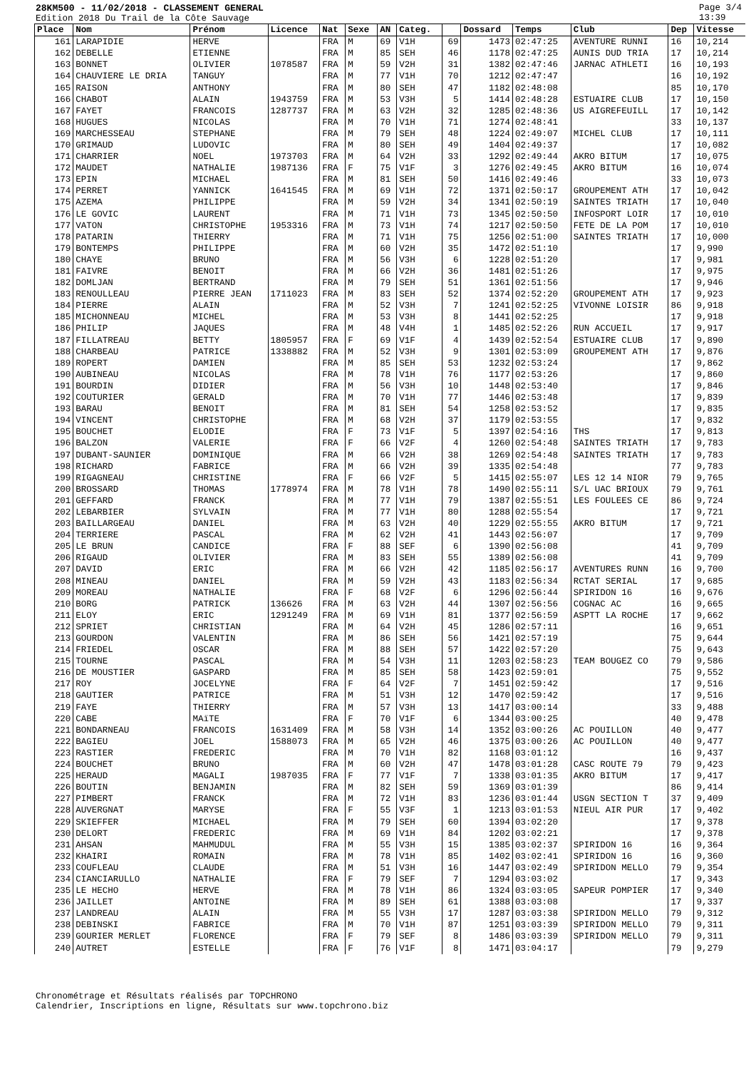28KM500 - 11/02/2018 - CLASSEMENT GENERAL
Edition 2018 Du Trail de la Côte Sauvage
Page 3/4
13:39
| Place | Nom | Prénom | Licence | Nat | Sexe | AN | Categ. | | Dossard | Temps | Club | Dep | Vitesse |
| --- | --- | --- | --- | --- | --- | --- | --- | --- | --- | --- | --- | --- | --- |
| 161 | LARAPIDIE | HERVE | | FRA | M | 69 | V1H | 69 | 1473 | 02:47:25 | AVENTURE RUNNI | 16 | 10,214 |
| 162 | DEBELLE | ETIENNE | | FRA | M | 85 | SEH | 46 | 1178 | 02:47:25 | AUNIS DUD TRIA | 17 | 10,214 |
| 163 | BONNET | OLIVIER | 1078587 | FRA | M | 59 | V2H | 31 | 1382 | 02:47:46 | JARNAC ATHLETI | 16 | 10,193 |
| 164 | CHAUVIERE LE DRIA | TANGUY | | FRA | M | 77 | V1H | 70 | 1212 | 02:47:47 | | 16 | 10,192 |
| 165 | RAISON | ANTHONY | | FRA | M | 80 | SEH | 47 | 1182 | 02:48:08 | | 85 | 10,170 |
| 166 | CHABOT | ALAIN | 1943759 | FRA | M | 53 | V3H | 5 | 1414 | 02:48:28 | ESTUAIRE CLUB | 17 | 10,150 |
| 167 | FAYET | FRANCOIS | 1287737 | FRA | M | 63 | V2H | 32 | 1285 | 02:48:36 | US AIGREFEUILL | 17 | 10,142 |
| 168 | HUGUES | NICOLAS | | FRA | M | 70 | V1H | 71 | 1274 | 02:48:41 | | 33 | 10,137 |
| 169 | MARCHESSEAU | STEPHANE | | FRA | M | 79 | SEH | 48 | 1224 | 02:49:07 | MICHEL CLUB | 17 | 10,111 |
| 170 | GRIMAUD | LUDOVIC | | FRA | M | 80 | SEH | 49 | 1404 | 02:49:37 | | 17 | 10,082 |
| 171 | CHARRIER | NOEL | 1973703 | FRA | M | 64 | V2H | 33 | 1292 | 02:49:44 | AKRO BITUM | 17 | 10,075 |
| 172 | MAUDET | NATHALIE | 1987136 | FRA | F | 75 | V1F | 3 | 1276 | 02:49:45 | AKRO BITUM | 16 | 10,074 |
| 173 | EPIN | MICHAEL | | FRA | M | 81 | SEH | 50 | 1416 | 02:49:46 | | 33 | 10,073 |
| 174 | PERRET | YANNICK | 1641545 | FRA | M | 69 | V1H | 72 | 1371 | 02:50:17 | GROUPEMENT ATH | 17 | 10,042 |
| 175 | AZEMA | PHILIPPE | | FRA | M | 59 | V2H | 34 | 1341 | 02:50:19 | SAINTES TRIATH | 17 | 10,040 |
| 176 | LE GOVIC | LAURENT | | FRA | M | 71 | V1H | 73 | 1345 | 02:50:50 | INFOSPORT LOIR | 17 | 10,010 |
| 177 | VATON | CHRISTOPHE | 1953316 | FRA | M | 73 | V1H | 74 | 1217 | 02:50:50 | FETE DE LA POM | 17 | 10,010 |
| 178 | PATARIN | THIERRY | | FRA | M | 71 | V1H | 75 | 1256 | 02:51:00 | SAINTES TRIATH | 17 | 10,000 |
| 179 | BONTEMPS | PHILIPPE | | FRA | M | 60 | V2H | 35 | 1472 | 02:51:10 | | 17 | 9,990 |
| 180 | CHAYE | BRUNO | | FRA | M | 56 | V3H | 6 | 1228 | 02:51:20 | | 17 | 9,981 |
| 181 | FAIVRE | BENOIT | | FRA | M | 66 | V2H | 36 | 1481 | 02:51:26 | | 17 | 9,975 |
| 182 | DOMLJAN | BERTRAND | | FRA | M | 79 | SEH | 51 | 1361 | 02:51:56 | | 17 | 9,946 |
| 183 | RENOULLEAU | PIERRE JEAN | 1711023 | FRA | M | 83 | SEH | 52 | 1374 | 02:52:20 | GROUPEMENT ATH | 17 | 9,923 |
| 184 | PIERRE | ALAIN | | FRA | M | 52 | V3H | 7 | 1241 | 02:52:25 | VIVONNE LOISIR | 86 | 9,918 |
| 185 | MICHONNEAU | MICHEL | | FRA | M | 53 | V3H | 8 | 1441 | 02:52:25 | | 17 | 9,918 |
| 186 | PHILIP | JAQUES | | FRA | M | 48 | V4H | 1 | 1485 | 02:52:26 | RUN ACCUEIL | 17 | 9,917 |
| 187 | FILLATREAU | BETTY | 1805957 | FRA | F | 69 | V1F | 4 | 1439 | 02:52:54 | ESTUAIRE CLUB | 17 | 9,890 |
| 188 | CHARBEAU | PATRICE | 1338882 | FRA | M | 52 | V3H | 9 | 1301 | 02:53:09 | GROUPEMENT ATH | 17 | 9,876 |
| 189 | ROPERT | DAMIEN | | FRA | M | 85 | SEH | 53 | 1232 | 02:53:24 | | 17 | 9,862 |
| 190 | AUBINEAU | NICOLAS | | FRA | M | 78 | V1H | 76 | 1177 | 02:53:26 | | 17 | 9,860 |
| 191 | BOURDIN | DIDIER | | FRA | M | 56 | V3H | 10 | 1448 | 02:53:40 | | 17 | 9,846 |
| 192 | COUTURIER | GERALD | | FRA | M | 70 | V1H | 77 | 1446 | 02:53:48 | | 17 | 9,839 |
| 193 | BARAU | BENOIT | | FRA | M | 81 | SEH | 54 | 1258 | 02:53:52 | | 17 | 9,835 |
| 194 | VINCENT | CHRISTOPHE | | FRA | M | 68 | V2H | 37 | 1179 | 02:53:55 | | 17 | 9,832 |
| 195 | BOUCHET | ELODIE | | FRA | F | 73 | V1F | 5 | 1397 | 02:54:16 | THS | 17 | 9,813 |
| 196 | BALZON | VALERIE | | FRA | F | 66 | V2F | 4 | 1260 | 02:54:48 | SAINTES TRIATH | 17 | 9,783 |
| 197 | DUBANT-SAUNIER | DOMINIQUE | | FRA | M | 66 | V2H | 38 | 1269 | 02:54:48 | SAINTES TRIATH | 17 | 9,783 |
| 198 | RICHARD | FABRICE | | FRA | M | 66 | V2H | 39 | 1335 | 02:54:48 | | 77 | 9,783 |
| 199 | RIGAGNEAU | CHRISTINE | | FRA | F | 66 | V2F | 5 | 1415 | 02:55:07 | LES 12 14 NIOR | 79 | 9,765 |
| 200 | BROSSARD | THOMAS | 1778974 | FRA | M | 78 | V1H | 78 | 1490 | 02:55:11 | S/L UAC BRIOUX | 79 | 9,761 |
| 201 | GEFFARD | FRANCK | | FRA | M | 77 | V1H | 79 | 1387 | 02:55:51 | LES FOULEES CE | 86 | 9,724 |
| 202 | LEBARBIER | SYLVAIN | | FRA | M | 77 | V1H | 80 | 1288 | 02:55:54 | | 17 | 9,721 |
| 203 | BAILLARGEAU | DANIEL | | FRA | M | 63 | V2H | 40 | 1229 | 02:55:55 | AKRO BITUM | 17 | 9,721 |
| 204 | TERRIERE | PASCAL | | FRA | M | 62 | V2H | 41 | 1443 | 02:56:07 | | 17 | 9,709 |
| 205 | LE BRUN | CANDICE | | FRA | F | 88 | SEF | 6 | 1390 | 02:56:08 | | 41 | 9,709 |
| 206 | RIGAUD | OLIVIER | | FRA | M | 83 | SEH | 55 | 1389 | 02:56:08 | | 41 | 9,709 |
| 207 | DAVID | ERIC | | FRA | M | 66 | V2H | 42 | 1185 | 02:56:17 | AVENTURES RUNN | 16 | 9,700 |
| 208 | MINEAU | DANIEL | | FRA | M | 59 | V2H | 43 | 1183 | 02:56:34 | RCTAT SERIAL | 17 | 9,685 |
| 209 | MOREAU | NATHALIE | | FRA | F | 68 | V2F | 6 | 1296 | 02:56:44 | SPIRIDON 16 | 16 | 9,676 |
| 210 | BORG | PATRICK | 136626 | FRA | M | 63 | V2H | 44 | 1307 | 02:56:56 | COGNAC AC | 16 | 9,665 |
| 211 | ELOY | ERIC | 1291249 | FRA | M | 69 | V1H | 81 | 1377 | 02:56:59 | ASPTT LA ROCHE | 17 | 9,662 |
| 212 | SPRIET | CHRISTIAN | | FRA | M | 64 | V2H | 45 | 1286 | 02:57:11 | | 16 | 9,651 |
| 213 | GOURDON | VALENTIN | | FRA | M | 86 | SEH | 56 | 1421 | 02:57:19 | | 75 | 9,644 |
| 214 | FRIEDEL | OSCAR | | FRA | M | 88 | SEH | 57 | 1422 | 02:57:20 | | 75 | 9,643 |
| 215 | TOURNE | PASCAL | | FRA | M | 54 | V3H | 11 | 1203 | 02:58:23 | TEAM BOUGEZ CO | 79 | 9,586 |
| 216 | DE MOUSTIER | GASPARD | | FRA | M | 85 | SEH | 58 | 1423 | 02:59:01 | | 75 | 9,552 |
| 217 | ROY | JOCELYNE | | FRA | F | 64 | V2F | 7 | 1451 | 02:59:42 | | 17 | 9,516 |
| 218 | GAUTIER | PATRICE | | FRA | M | 51 | V3H | 12 | 1470 | 02:59:42 | | 17 | 9,516 |
| 219 | FAYE | THIERRY | | FRA | M | 57 | V3H | 13 | 1417 | 03:00:14 | | 33 | 9,488 |
| 220 | CABE | MAïTE | | FRA | F | 70 | V1F | 6 | 1344 | 03:00:25 | | 40 | 9,478 |
| 221 | BONDARNEAU | FRANCOIS | 1631409 | FRA | M | 58 | V3H | 14 | 1352 | 03:00:26 | AC POUILLON | 40 | 9,477 |
| 222 | BAGIEU | JOEL | 1588073 | FRA | M | 65 | V2H | 46 | 1375 | 03:00:26 | AC POUILLON | 40 | 9,477 |
| 223 | RASTIER | FREDERIC | | FRA | M | 70 | V1H | 82 | 1168 | 03:01:12 | | 16 | 9,437 |
| 224 | BOUCHET | BRUNO | | FRA | M | 60 | V2H | 47 | 1478 | 03:01:28 | CASC ROUTE 79 | 79 | 9,423 |
| 225 | HERAUD | MAGALI | 1987035 | FRA | F | 77 | V1F | 7 | 1338 | 03:01:35 | AKRO BITUM | 17 | 9,417 |
| 226 | BOUTIN | BENJAMIN | | FRA | M | 82 | SEH | 59 | 1369 | 03:01:39 | | 86 | 9,414 |
| 227 | PIMBERT | FRANCK | | FRA | M | 72 | V1H | 83 | 1236 | 03:01:44 | USGN SECTION T | 37 | 9,409 |
| 228 | AUVERGNAT | MARYSE | | FRA | F | 55 | V3F | 1 | 1213 | 03:01:53 | NIEUL AIR PUR | 17 | 9,402 |
| 229 | SKIEFFER | MICHAEL | | FRA | M | 79 | SEH | 60 | 1394 | 03:02:20 | | 17 | 9,378 |
| 230 | DELORT | FREDERIC | | FRA | M | 69 | V1H | 84 | 1202 | 03:02:21 | | 17 | 9,378 |
| 231 | AHSAN | MAHMUDUL | | FRA | M | 55 | V3H | 15 | 1385 | 03:02:37 | SPIRIDON 16 | 16 | 9,364 |
| 232 | KHAIRI | ROMAIN | | FRA | M | 78 | V1H | 85 | 1402 | 03:02:41 | SPIRIDON 16 | 16 | 9,360 |
| 233 | COUFLEAU | CLAUDE | | FRA | M | 51 | V3H | 16 | 1447 | 03:02:49 | SPIRIDON MELLO | 79 | 9,354 |
| 234 | CIANCIARULLO | NATHALIE | | FRA | F | 79 | SEF | 7 | 1294 | 03:03:02 | | 17 | 9,343 |
| 235 | LE HECHO | HERVE | | FRA | M | 78 | V1H | 86 | 1324 | 03:03:05 | SAPEUR POMPIER | 17 | 9,340 |
| 236 | JAILLET | ANTOINE | | FRA | M | 89 | SEH | 61 | 1388 | 03:03:08 | | 17 | 9,337 |
| 237 | LANDREAU | ALAIN | | FRA | M | 55 | V3H | 17 | 1287 | 03:03:38 | SPIRIDON MELLO | 79 | 9,312 |
| 238 | DEBINSKI | FABRICE | | FRA | M | 70 | V1H | 87 | 1251 | 03:03:39 | SPIRIDON MELLO | 79 | 9,311 |
| 239 | GOURIER MERLET | FLORENCE | | FRA | F | 79 | SEF | 8 | 1486 | 03:03:39 | SPIRIDON MELLO | 79 | 9,311 |
| 240 | AUTRET | ESTELLE | | FRA | F | 76 | V1F | 8 | 1471 | 03:04:17 | | 79 | 9,279 |
Chronométrage et Résultats réalisés par TOPCHRONO
Calendrier, Inscriptions en ligne, Résultats sur www.topchrono.biz